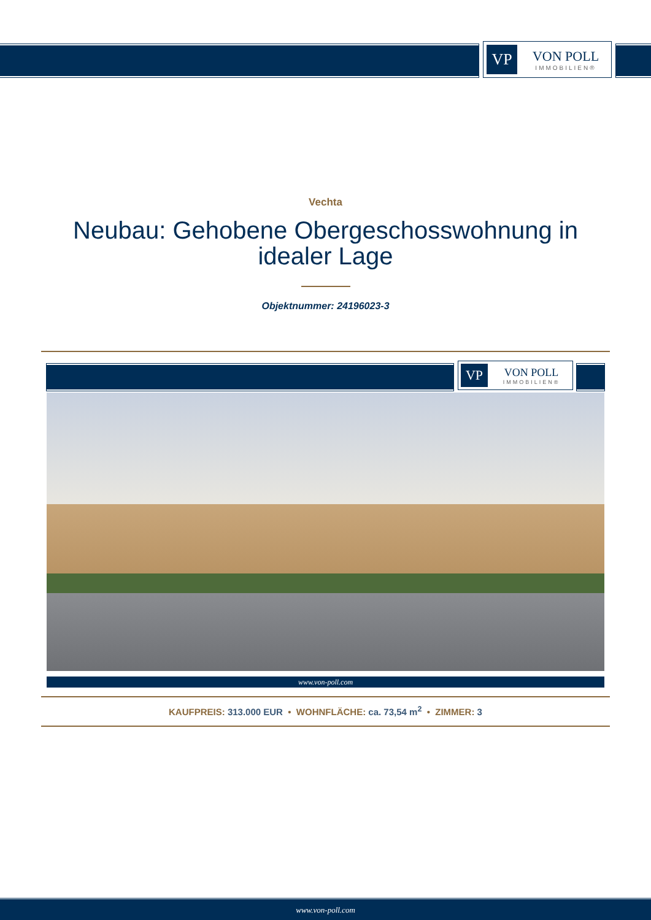VP
VON POLL
IMMOBILIEN®
Vechta
Neubau: Gehobene Obergeschosswohnung in idealer Lage
Objektnummer: 24196023-3
VP
VON POLL
IMMOBILIEN®
www.von-poll.com
KAUFPREIS: 313.000 EUR • WOHNFLÄCHE: ca. 73,54 m<sup>2</sup> • ZIMMER: 3
www.von-poll.com